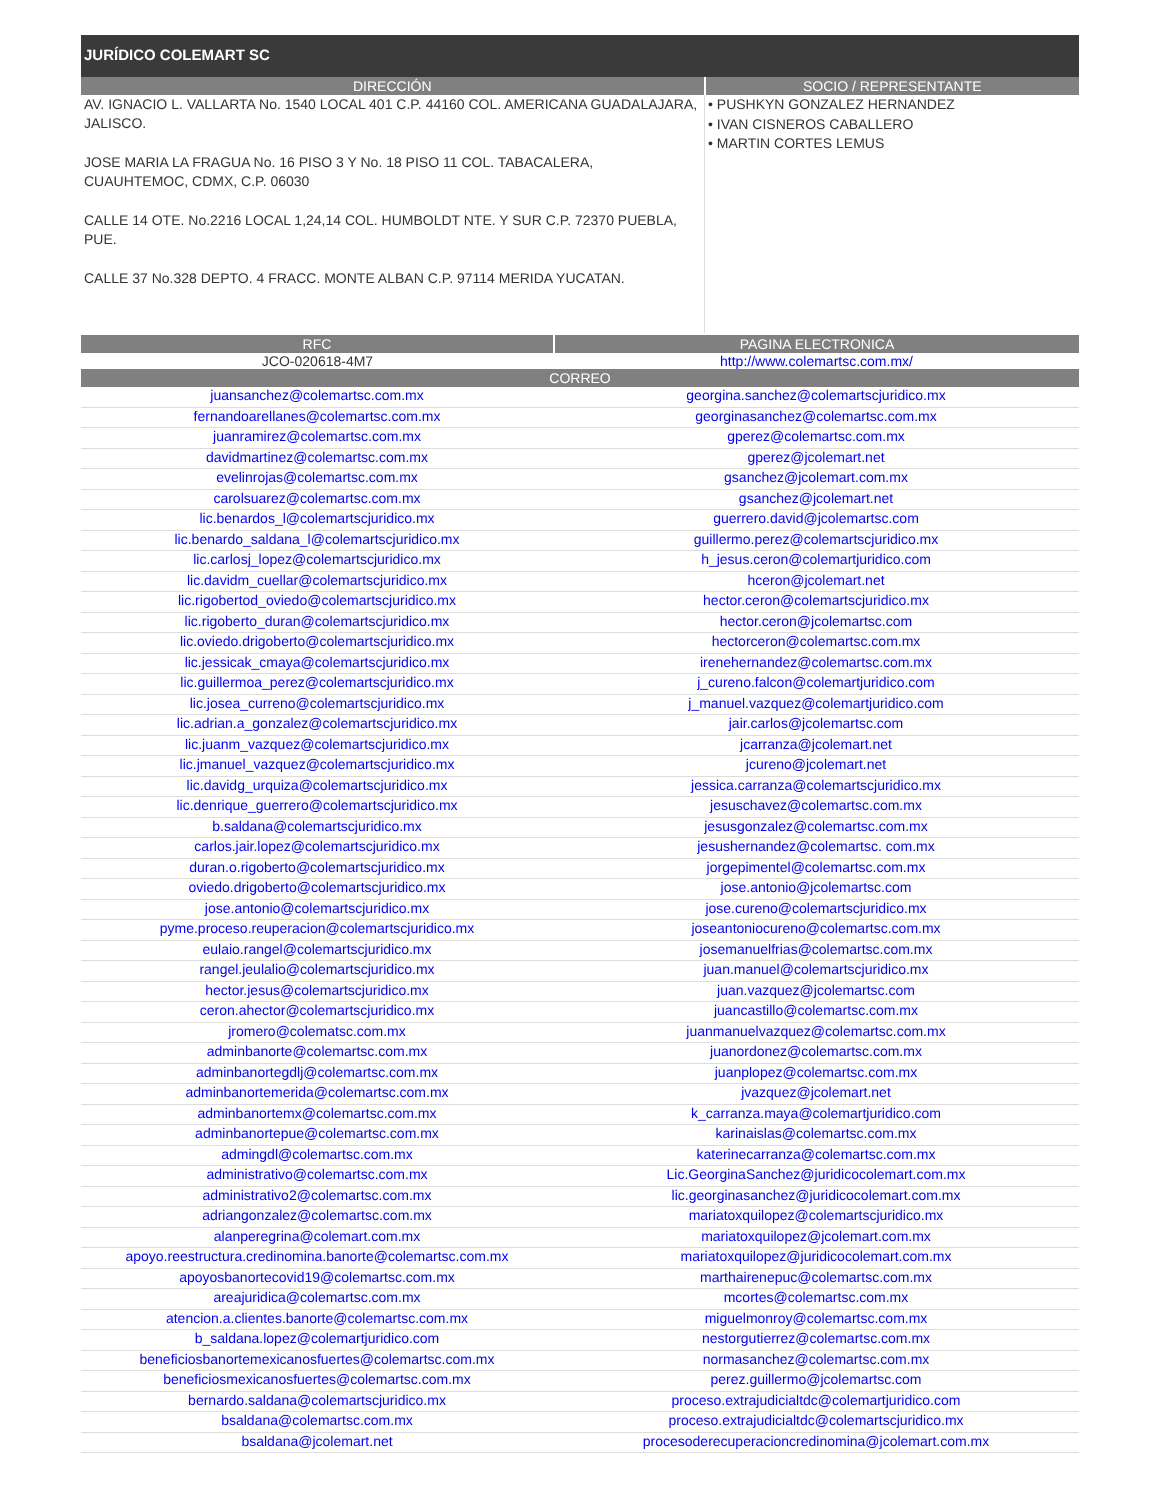JURÍDICO COLEMART SC
| DIRECCIÓN | SOCIO / REPRESENTANTE |
| --- | --- |
| AV. IGNACIO L. VALLARTA No. 1540 LOCAL 401 C.P. 44160 COL. AMERICANA GUADALAJARA, JALISCO. JOSE MARIA LA FRAGUA No. 16 PISO 3 Y No. 18 PISO 11 COL. TABACALERA, CUAUHTEMOC, CDMX, C.P. 06030 CALLE 14 OTE. No.2216 LOCAL 1,24,14 COL. HUMBOLDT NTE. Y SUR C.P. 72370 PUEBLA, PUE. CALLE 37 No.328 DEPTO. 4 FRACC. MONTE ALBAN C.P. 97114 MERIDA YUCATAN. | • PUSHKYN GONZALEZ HERNANDEZ • IVAN CISNEROS CABALLERO • MARTIN CORTES LEMUS |
| RFC | PAGINA ELECTRONICA |
| --- | --- |
| JCO-020618-4M7 | http://www.colemartsc.com.mx/ |
| CORREO | |
| juansanchez@colemartsc.com.mx | georgina.sanchez@colemartscjuridico.mx |
| fernandoarellanes@colemartsc.com.mx | georginasanchez@colemartsc.com.mx |
| juanramirez@colemartsc.com.mx | gperez@colemartsc.com.mx |
| davidmartinez@colemartsc.com.mx | gperez@jcolemart.net |
| evelinrojas@colemartsc.com.mx | gsanchez@jcolemart.com.mx |
| carolsuarez@colemartsc.com.mx | gsanchez@jcolemart.net |
| lic.benardos_l@colemartscjuridico.mx | guerrero.david@jcolemartsc.com |
| lic.benardo_saldana_l@colemartscjuridico.mx | guillermo.perez@colemartscjuridico.mx |
| lic.carlosj_lopez@colemartscjuridico.mx | h_jesus.ceron@colemartjuridico.com |
| lic.davidm_cuellar@colemartscjuridico.mx | hceron@jcolemart.net |
| lic.rigobertod_oviedo@colemartscjuridico.mx | hector.ceron@colemartscjuridico.mx |
| lic.rigoberto_duran@colemartscjuridico.mx | hector.ceron@jcolemartsc.com |
| lic.oviedo.drigoberto@colemartscjuridico.mx | hectorceron@colemartsc.com.mx |
| lic.jessicak_cmaya@colemartscjuridico.mx | irenehernandez@colemartsc.com.mx |
| lic.guillermoa_perez@colemartscjuridico.mx | j_cureno.falcon@colemartjuridico.com |
| lic.josea_curreno@colemartscjuridico.mx | j_manuel.vazquez@colemartjuridico.com |
| lic.adrian.a_gonzalez@colemartscjuridico.mx | jair.carlos@jcolemartsc.com |
| lic.juanm_vazquez@colemartscjuridico.mx | jcarranza@jcolemart.net |
| lic.jmanuel_vazquez@colemartscjuridico.mx | jcureno@jcolemart.net |
| lic.davidg_urquiza@colemartscjuridico.mx | jessica.carranza@colemartscjuridico.mx |
| lic.denrique_guerrero@colemartscjuridico.mx | jesuschavez@colemartsc.com.mx |
| b.saldana@colemartscjuridico.mx | jesusgonzalez@colemartsc.com.mx |
| carlos.jair.lopez@colemartscjuridico.mx | jesushernandez@colemartsc. com.mx |
| duran.o.rigoberto@colemartscjuridico.mx | jorgepimentel@colemartsc.com.mx |
| oviedo.drigoberto@colemartscjuridico.mx | jose.antonio@jcolemartsc.com |
| jose.antonio@colemartscjuridico.mx | jose.cureno@colemartscjuridico.mx |
| pyme.proceso.reuperacion@colemartscjuridico.mx | joseantoniocureno@colemartsc.com.mx |
| eulaio.rangel@colemartscjuridico.mx | josemanuelfrias@colemartsc.com.mx |
| rangel.jeulalio@colemartscjuridico.mx | juan.manuel@colemartscjuridico.mx |
| hector.jesus@colemartscjuridico.mx | juan.vazquez@jcolemartsc.com |
| ceron.ahector@colemartscjuridico.mx | juancastillo@colemartsc.com.mx |
| jromero@colematsc.com.mx | juanmanuelvazquez@colemartsc.com.mx |
| adminbanorte@colemartsc.com.mx | juanordonez@colemartsc.com.mx |
| adminbanortegdlj@colemartsc.com.mx | juanplopez@colemartsc.com.mx |
| adminbanortemerida@colemartsc.com.mx | jvazquez@jcolemart.net |
| adminbanortemx@colemartsc.com.mx | k_carranza.maya@colemartjuridico.com |
| adminbanortepue@colemartsc.com.mx | karinaislas@colemartsc.com.mx |
| admingdl@colemartsc.com.mx | katerinecarranza@colemartsc.com.mx |
| administrativo@colemartsc.com.mx | Lic.GeorginaSanchez@juridicocolemart.com.mx |
| administrativo2@colemartsc.com.mx | lic.georginasanchez@juridicocolemart.com.mx |
| adriangonzalez@colemartsc.com.mx | mariatoxquilopez@colemartscjuridico.mx |
| alanperegrina@colemart.com.mx | mariatoxquilopez@jcolemart.com.mx |
| apoyo.reestructura.credinomina.banorte@colemartsc.com.mx | mariatoxquilopez@juridicocolemart.com.mx |
| apoyosbanortecovid19@colemartsc.com.mx | marthairenepuc@colemartsc.com.mx |
| areajuridica@colemartsc.com.mx | mcortes@colemartsc.com.mx |
| atencion.a.clientes.banorte@colemartsc.com.mx | miguelmonroy@colemartsc.com.mx |
| b_saldana.lopez@colemartjuridico.com | nestorgutierrez@colemartsc.com.mx |
| beneficiosbanortemexicanosfuertes@colemartsc.com.mx | normasanchez@colemartsc.com.mx |
| beneficiosmexicanosfuertes@colemartsc.com.mx | perez.guillermo@jcolemartsc.com |
| bernardo.saldana@colemartscjuridico.mx | proceso.extrajudicialtdc@colemartjuridico.com |
| bsaldana@colemartsc.com.mx | proceso.extrajudicialtdc@colemartscjuridico.mx |
| bsaldana@jcolemart.net | procesoderecuperacioncredinomina@jcolemart.com.mx |